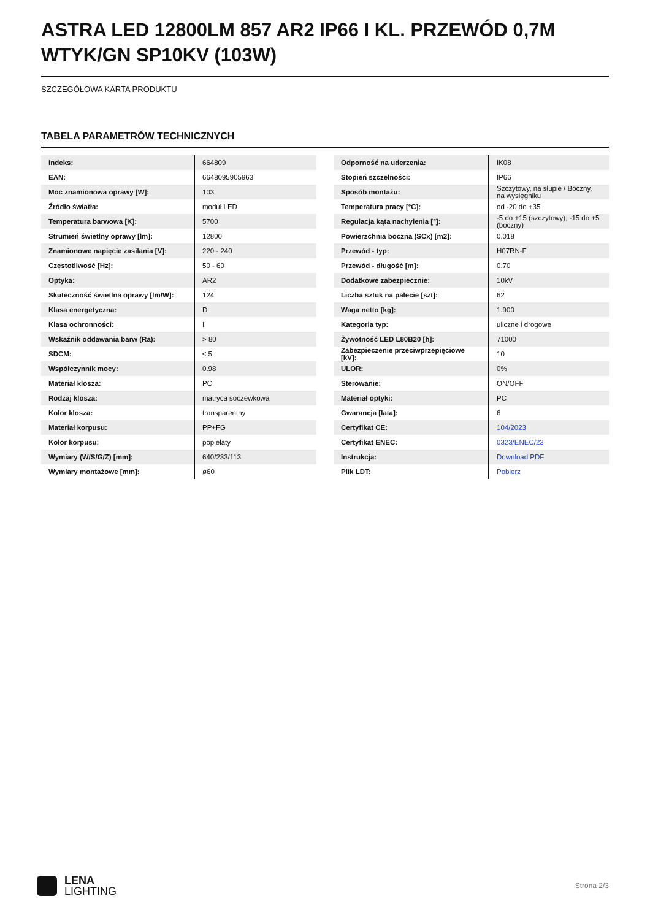ASTRA LED 12800LM 857 AR2 IP66 I KL. PRZEWÓD 0,7M WTYK/GN SP10KV (103W)
SZCZEGÓŁOWA KARTA PRODUKTU
TABELA PARAMETRÓW TECHNICZNYCH
| Indeks: | 664809 |
| EAN: | 6648095905963 |
| Moc znamionowa oprawy [W]: | 103 |
| Źródło światła: | moduł LED |
| Temperatura barwowa [K]: | 5700 |
| Strumień świetlny oprawy [lm]: | 12800 |
| Znamionowe napięcie zasilania [V]: | 220 - 240 |
| Częstotliwość [Hz]: | 50 - 60 |
| Optyka: | AR2 |
| Skuteczność świetlna oprawy [lm/W]: | 124 |
| Klasa energetyczna: | D |
| Klasa ochronności: | I |
| Wskaźnik oddawania barw (Ra): | > 80 |
| SDCM: | ≤ 5 |
| Współczynnik mocy: | 0.98 |
| Materiał klosza: | PC |
| Rodzaj klosza: | matryca soczewkowa |
| Kolor klosza: | transparentny |
| Materiał korpusu: | PP+FG |
| Kolor korpusu: | popielaty |
| Wymiary (W/S/G/Z) [mm]: | 640/233/113 |
| Wymiary montażowe [mm]: | ø60 |
| Odporność na uderzenia: | IK08 |
| Stopień szczelności: | IP66 |
| Sposób montażu: | Szczytowy, na słupie / Boczny, na wysięgniku |
| Temperatura pracy [°C]: | od -20 do +35 |
| Regulacja kąta nachylenia [°]: | -5 do +15 (szczytowy); -15 do +5 (boczny) |
| Powierzchnia boczna (SCx) [m2]: | 0.018 |
| Przewód - typ: | H07RN-F |
| Przewód - długość [m]: | 0.70 |
| Dodatkowe zabezpiecznie: | 10kV |
| Liczba sztuk na palecie [szt]: | 62 |
| Waga netto [kg]: | 1.900 |
| Kategoria typ: | uliczne i drogowe |
| Żywotność LED L80B20 [h]: | 71000 |
| Zabezpieczenie przeciwprzepięciowe [kV]: | 10 |
| ULOR: | 0% |
| Sterowanie: | ON/OFF |
| Materiał optyki: | PC |
| Gwarancja [lata]: | 6 |
| Certyfikat CE: | 104/2023 |
| Certyfikat ENEC: | 0323/ENEC/23 |
| Instrukcja: | Download PDF |
| Plik LDT: | Pobierz |
LENA
LIGHTING
Strona 2/3